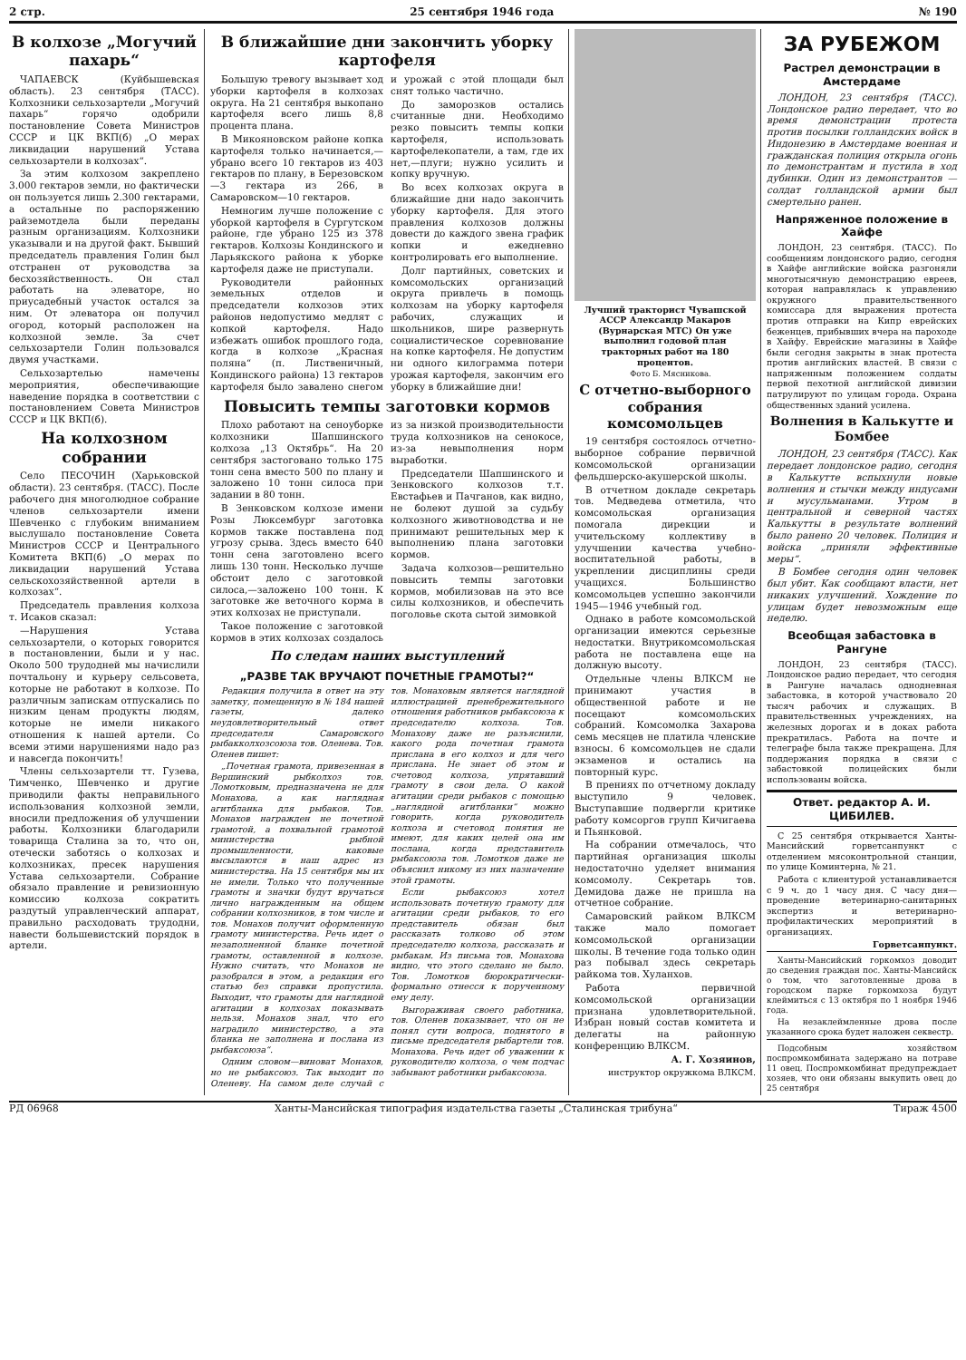2 стр. 25 сентября 1946 года № 190
В колхозе „Могучий пахарь“
ЧАПАЕВСК (Куйбышевская область). 23 сентября (ТАСС). Колхозники сельхозартели „Могучий пахарь“ горячо одобрили постановление Совета Министров СССР и ЦК ВКП(б) „О мерах ликвидации нарушений Устава сельхозартели в колхозах“.
За этим колхозом закреплено 3.000 гектаров земли, но фактически он пользуется лишь 2.300 гектарами, а остальные по распоряжению райземотдела были переданы разным организациям. Колхозники указывали и на другой факт. Бывший председатель правления Голин был отстранен от руководства за бесхозяйственность. Он стал работать на элеваторе, но приусадебный участок остался за ним. От элеватора он получил огород, который расположен на колхозной земле. За счет сельхозартели Голин пользовался двумя участками.
Сельхозартелью намечены мероприятия, обеспечивающие наведение порядка в соответствии с постановлением Совета Министров СССР и ЦК ВКП(б).
На колхозном собрании
Село ПЕСОЧИН (Харьковской области). 23 сентября. (ТАСС). После рабочего дня многолюдное собрание членов сельхозартели имени Шевченко с глубоким вниманием выслушало постановление Совета Министров СССР и Центрального Комитета ВКП(б) „О мерах по ликвидации нарушений Устава сельскохозяйственной артели в колхозах“.
Председатель правления колхоза т. Исаков сказал:
—Нарушения Устава сельхозартели, о которых говорится в постановлении, были и у нас. Около 500 трудодней мы начислили почтальону и курьеру сельсовета, которые не работают в колхозе. По различным запискам отпускались по низким ценам продукты людям, которые не имели никакого отношения к нашей артели. Со всеми этими нарушениями надо раз и навсегда покончить!
Члены сельхозартели тт. Гузева, Тимченко, Шевченко и другие приводили факты неправильного использования колхозной земли, вносили предложения об улучшении работы. Колхозники благодарили товарища Сталина за то, что он, отечески заботясь о колхозах и колхозниках, пресек нарушения Устава сельхозартели. Собрание обязало правление и ревизионную комиссию колхоза сократить раздутый управленческий аппарат, правильно расходовать трудодни, навести большевистский порядок в артели.
В ближайшие дни закончить уборку картофеля
Большую тревогу вызывает ход уборки картофеля в колхозах округа. На 21 сентября выкопано картофеля всего лишь 8,8 процента плана.
В Микояновском районе копка картофеля только начинается,—убрано всего 10 гектаров из 403 гектаров по плану, в Березовском—3 гектара из 266, в Самаровском—10 гектаров.
Немногим лучше положение с уборкой картофеля в Сургутском районе, где убрано 125 из 378 гектаров. Колхозы Кондинского и Ларьякского района к уборке картофеля даже не приступали.
Руководители районных земельных отделов и председатели колхозов этих районов недопустимо медлят с копкой картофеля. Надо избежать ошибок прошлого года, когда в колхозе „Красная поляна“ (п. Лиственичный, Кондинского района) 13 гектаров картофеля было завалено снегом и урожай с этой площади был снят только частично.
До заморозков остались считанные дни. Необходимо резко повысить темпы копки картофеля, использовать картофелекопатели, а там, где их нет,—плуги; нужно усилить и копку вручную.
Во всех колхозах округа в ближайшие дни надо закончить уборку картофеля. Для этого правления колхозов должны довести до каждого звена график копки и ежедневно контролировать его выполнение.
Долг партийных, советских и комсомольских организаций округа привлечь в помощь колхозам на уборку картофеля рабочих, служащих и школьников, шире развернуть социалистическое соревнование на копке картофеля. Не допустим ни одного килограмма потери урожая картофеля, закончим его уборку в ближайшие дни!
Повысить темпы заготовки кормов
Плохо работают на сеноуборке колхозники Шапшинского колхоза „13 Октябрь“. На 20 сентября застоговано только 175 тонн сена вместо 500 по плану и заложено 10 тонн силоса при задании в 80 тонн.
В Зенковском колхозе имени Розы Люксембург заготовка кормов также поставлена под угрозу срыва. Здесь вместо 640 тонн сена заготовлено всего лишь 130 тонн. Несколько лучше обстоит дело с заготовкой силоса,—заложено 100 тонн. К заготовке же веточного корма в этих колхозах не приступали.
Такое положение с заготовкой кормов в этих колхозах создалось из за низкой производительности труда колхозников на сенокосе, из-за невыполнения норм выработки.
Председатели Шапшинского и Зенковского колхозов т.т. Евстафьев и Пачганов, как видно, не болеют душой за судьбу колхозного животноводства и не принимают решительных мер к выполнению плана заготовки кормов.
Задача колхозов—решительно повысить темпы заготовки кормов, мобилизовав на это все силы колхозников, и обеспечить поголовье скота сытой зимовкой
По следам наших выступлений
„РАЗВЕ ТАК ВРУЧАЮТ ПОЧЕТНЫЕ ГРАМОТЫ?“
Редакция получила в ответ на эту заметку, помещенную в № 184 нашей газеты, далеко неудовлетворительный ответ председателя Самаровского рыбакколхозсоюза тов. Оленева. Тов. Оленев пишет:
„Почетная грамота, привезенная в Вершинский рыбколхоз тов. Ломотковым, предназначена не для Монахова, а как наглядная агитбланка для рыбаков. Тов. Монахов награжден не почетной грамотой, а похвальной грамотой министерства рыбной промышленности, каковые высылаются в наш адрес из министерства. На 15 сентября мы их не имели. Только что полученные грамоты и значки будут вручаться лично награжденным на общем собрании колхозников, в том числе и тов. Монахов получит оформленную грамоту министерства. Речь идет о незаполненной бланке почетной грамоты, оставленной в колхозе. Нужно считать, что Монахов не разобрался в этом, а редакция его статью без справки пропустила. Выходит, что грамоты для наглядной агитации в колхозах показывать нельзя. Монахов знал, что его наградило министерство, а эта бланка не заполнена и послана из рыбаксоюза“.
Одним словом—виноват Монахов, но не рыбаксоюз. Так выходит по Оленеву. На самом деле случай с тов. Монаховым является наглядной иллюстрацией пренебрежительного отношения работников рыбаксоюза к председателю колхоза. Тов. Монахову даже не разъяснили, какого рода почетная грамота прислана в его колхоз и для чего прислана. Не знает об этом и счетовод колхоза, упрятавший грамоту в свои дела. О какой агитации среди рыбаков с помощью „наглядной агитбланки“ можно говорить, когда руководитель колхоза и счетовод понятия не имеют, для каких целей она им послана, когда представитель рыбаксоюза тов. Ломотков даже не объяснил никому из них назначение этой грамоты.
Если рыбаксоюз хотел использовать почетную грамоту для агитации среди рыбаков, то его представитель обязан был рассказать толково об этом председателю колхоза, рассказать и рыбакам. Из письма тов. Монахова видно, что этого сделано не было. Тов. Ломотков бюрократически-формально отнесся к порученному ему делу.
Выгораживая своего работника, тов. Оленев показывает, что он не понял сути вопроса, поднятого в письме председателя рыбартели тов. Монахова. Речь идет об уважении к руководителю колхоза, о чем подчас забывают работники рыбаксоюза.
Лучший тракторист Чувашской АССР Александр Макаров (Вурнарская МТС) Он уже выполнил годовой план тракторных работ на 180 процентов.
Фото Б. Мясникова.
С отчетно-выборного собрания комсомольцев
19 сентября состоялось отчетно-выборное собрание первичной комсомольской организации фельдшерско-акушерской школы.
В отчетном докладе секретарь тов. Медведева отметила, что комсомольская организация помогала дирекции и учительскому коллективу в улучшении качества учебно-воспитательной работы, в укреплении дисциплины среди учащихся. Большинство комсомольцев успешно закончили 1945—1946 учебный год.
Однако в работе комсомольской организации имеются серьезные недостатки. Внутрикомсомольская работа не поставлена еще на должную высоту.
Отдельные члены ВЛКСМ не принимают участия в общественной работе и не посещают комсомольских собраний. Комсомолка Захарова семь месяцев не платила членские взносы. 6 комсомольцев не сдали экзаменов и остались на повторный курс.
В прениях по отчетному докладу выступило 9 человек. Выступавшие подвергли критике работу комсоргов групп Кичигаева и Пьянковой.
На собрании отмечалось, что партийная организация школы недостаточно уделяет внимания комсомолу. Секретарь тов. Демидова даже не пришла на отчетное собрание.
Самаровский райком ВЛКСМ также мало помогает комсомольской организации школы. В течение года только один раз побывал здесь секретарь райкома тов. Хуланхов.
Работа первичной комсомольской организации признана удовлетворительной. Избран новый состав комитета и делегаты на районную конференцию ВЛКСМ.
А. Г. Хозяинов,
инструктор окружкома ВЛКСМ.
ЗА РУБЕЖОМ
Растрел демонстрации в Амстердаме
ЛОНДОН, 23 сентября (ТАСС). Лондонское радио передает, что во время демонстрации протеста против посылки голландских войск в Индонезию в Амстердаме военная и гражданская полиция открыла огонь по демонстрантам и пустила в ход дубинки. Один из демонстрантов — солдат голландской армии был смертельно ранен.
Напряженное положение в Хайфе
ЛОНДОН, 23 сентября. (ТАСС). По сообщениям лондонского радио, сегодня в Хайфе английские войска разгоняли многотысячную демонстрацию евреев, которая направлялась к управлению окружного правительственного комиссара для выражения протеста против отправки на Кипр еврейских беженцев, прибывших вчера на пароходе в Хайфу. Еврейские магазины в Хайфе были сегодня закрыты в знак протеста против английских властей. В связи с напряженным положением солдаты первой пехотной английской дивизии патрулируют по улицам города. Охрана общественных зданий усилена.
Волнения в Калькутте и Бомбее
ЛОНДОН, 23 сентября (ТАСС). Как передает лондонское радио, сегодня в Калькутте вспыхнули новые волнения и стычки между индусами и мусульманами. Утром в центральной и северной частях Калькутты в результате волнений было ранено 20 человек. Полиция и войска „приняли эффективные меры“.
В Бомбее сегодня один человек был убит. Как сообщают власти, нет никаких улучшений. Хождение по улицам будет невозможным еще неделю.
Всеобщая забастовка в Рангуне
ЛОНДОН, 23 сентября (ТАСС). Лондонское радио передает, что сегодня в Рангуне началась однодневная забастовка, в которой участвовало 20 тысяч рабочих и служащих. В правительственных учреждениях, на железных дорогах и в доках работа прекратилась. Работа на почте и телеграфе была также прекращена. Для поддержания порядка в связи с забастовкой полицейских были использованы войска.
Ответ. редактор А. И. ЦИБИЛЕВ.
С 25 сентября открывается Ханты-Мансийский горветсанпункт с отделением мясоконтрольной станции, по улице Коминтерна, № 21.
Работа с клиентурой устанавливается с 9 ч. до 1 часу дня. С часу дня—проведение ветеринарно-санитарных экспертиз и ветеринарно-профилактических мероприятий в организациях.
Горветсанпункт.
Ханты-Мансийский горкомхоз доводит до сведения граждан пос. Ханты-Мансийск о том, что заготовленные дрова в городском парке горкомхоза будут клеймиться с 13 октября по 1 ноября 1946 года.
На незаклеймленные дрова после указанного срока будет наложен секвестр.
Подсобным хозяйством поспромкомбината задержано на потраве 11 овец. Поспромкомбинат предупреждает хозяев, что они обязаны выкупить овец до 25 сентября
РД 06968 Ханты-Мансийская типография издательства газеты „Сталинская трибуна“Тираж 4500